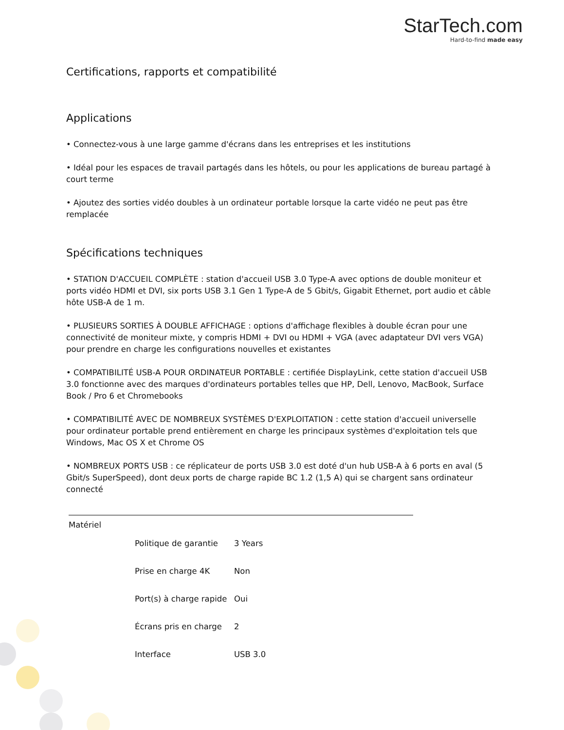StarTech.com
Hard-to-find made easy
Certifications, rapports et compatibilité
Applications
• Connectez-vous à une large gamme d'écrans dans les entreprises et les institutions
• Idéal pour les espaces de travail partagés dans les hôtels, ou pour les applications de bureau partagé à court terme
• Ajoutez des sorties vidéo doubles à un ordinateur portable lorsque la carte vidéo ne peut pas être remplacée
Spécifications techniques
• STATION D'ACCUEIL COMPLÈTE : station d'accueil USB 3.0 Type-A avec options de double moniteur et ports vidéo HDMI et DVI, six ports USB 3.1 Gen 1 Type-A de 5 Gbit/s, Gigabit Ethernet, port audio et câble hôte USB-A de 1 m.
• PLUSIEURS SORTIES À DOUBLE AFFICHAGE : options d'affichage flexibles à double écran pour une connectivité de moniteur mixte, y compris HDMI + DVI ou HDMI + VGA (avec adaptateur DVI vers VGA) pour prendre en charge les configurations nouvelles et existantes
• COMPATIBILITÉ USB-A POUR ORDINATEUR PORTABLE : certifiée DisplayLink, cette station d'accueil USB 3.0 fonctionne avec des marques d'ordinateurs portables telles que HP, Dell, Lenovo, MacBook, Surface Book / Pro 6 et Chromebooks
• COMPATIBILITÉ AVEC DE NOMBREUX SYSTÈMES D'EXPLOITATION : cette station d'accueil universelle pour ordinateur portable prend entièrement en charge les principaux systèmes d'exploitation tels que Windows, Mac OS X et Chrome OS
• NOMBREUX PORTS USB : ce réplicateur de ports USB 3.0 est doté d'un hub USB-A à 6 ports en aval (5 Gbit/s SuperSpeed), dont deux ports de charge rapide BC 1.2 (1,5 A) qui se chargent sans ordinateur connecté
| Matériel | | |
| | Politique de garantie | 3 Years |
| | Prise en charge 4K | Non |
| | Port(s) à charge rapide | Oui |
| | Écrans pris en charge | 2 |
| | Interface | USB 3.0 |